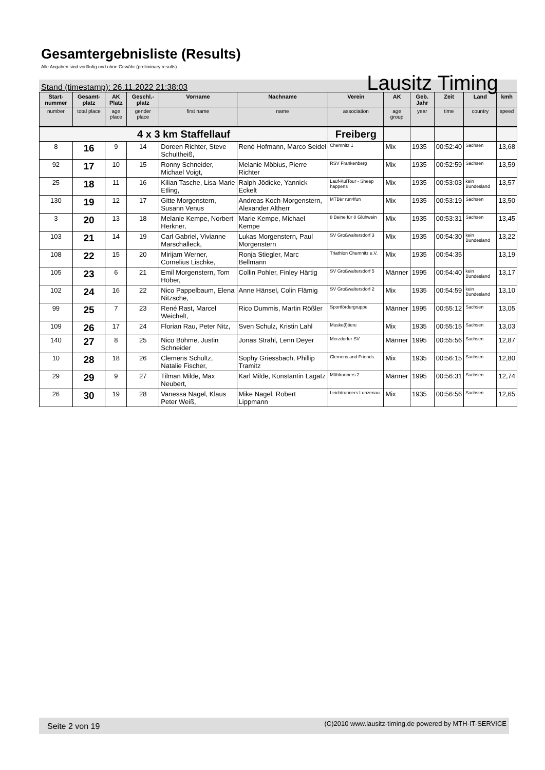Gesamtergebnisliste (Results)
Alle Angaben sind vorläufig und ohne Gewähr (preliminary results)
Stand (timestamp): 26.11.2022 21:38:03 Lausitz Timing
| Start-nummer | Gesamt-platz | AK Platz | Geschl.-platz | Vorname | Nachname | Verein | AK | Geb. Jahr | Zeit | Land | kmh |
| --- | --- | --- | --- | --- | --- | --- | --- | --- | --- | --- | --- |
| number | total place | age place | gender place | first name | name | association | age group | year | time | country | speed |
| 4 x 3 km Staffellauf | | | | | | Freiberg | | | | | |
| 8 | 16 | 9 | 14 | Doreen Richter, Steve Schultheiß, | René Hofmann, Marco Seidel | Chemnitz 1 | Mix | 1935 | 00:52:40 | Sachsen | 13,68 |
| 92 | 17 | 10 | 15 | Ronny Schneider, Michael Voigt, | Melanie Möbius, Pierre Richter | RSV Frankenberg | Mix | 1935 | 00:52:59 | Sachsen | 13,59 |
| 25 | 18 | 11 | 16 | Kilian Tasche, Lisa-Marie Etling, | Ralph Jödicke, Yannick Eckelt | Lauf-KulTour - Sheep happens | Mix | 1935 | 00:53:03 | kein Bundesland | 13,57 |
| 130 | 19 | 12 | 17 | Gitte Morgenstern, Susann Venus | Andreas Koch-Morgenstern, Alexander Altherr | MTBèr run4fun | Mix | 1935 | 00:53:19 | Sachsen | 13,50 |
| 3 | 20 | 13 | 18 | Melanie Kempe, Norbert Herkner, | Marie Kempe, Michael Kempe | 8 Beine für 8 Glühwein | Mix | 1935 | 00:53:31 | Sachsen | 13,45 |
| 103 | 21 | 14 | 19 | Carl Gabriel, Vivianne Marschalleck, | Lukas Morgenstern, Paul Morgenstern | SV Großwaltersdorf 3 | Mix | 1935 | 00:54:30 | kein Bundesland | 13,22 |
| 108 | 22 | 15 | 20 | Mirijam Werner, Cornelius Lischke, | Ronja Stiegler, Marc Bellmann | Triathlon Chemnitz e.V. | Mix | 1935 | 00:54:35 | | 13,19 |
| 105 | 23 | 6 | 21 | Emil Morgenstern, Tom Höber, | Collin Pohler, Finley Härtig | SV Großwaltersdorf 5 | Männer | 1995 | 00:54:40 | kein Bundesland | 13,17 |
| 102 | 24 | 16 | 22 | Nico Pappelbaum, Elena Nitzsche, | Anne Hänsel, Colin Flämig | SV Großwaltersdorf 2 | Mix | 1935 | 00:54:59 | kein Bundesland | 13,10 |
| 99 | 25 | 7 | 23 | René Rast, Marcel Weichelt, | Rico Dummis, Martin Rößler | Sportfördergruppe | Männer | 1995 | 00:55:12 | Sachsen | 13,05 |
| 109 | 26 | 17 | 24 | Florian Rau, Peter Nitz, | Sven Schulz, Kristin Lahl | Muske(l)tiere | Mix | 1935 | 00:55:15 | Sachsen | 13,03 |
| 140 | 27 | 8 | 25 | Nico Böhme, Justin Schneider | Jonas Strahl, Lenn Deyer | Merzdorfer SV | Männer | 1995 | 00:55:56 | Sachsen | 12,87 |
| 10 | 28 | 18 | 26 | Clemens Schultz, Natalie Fischer, | Sophy Griessbach, Phillip Tramitz | Clemens and Friends | Mix | 1935 | 00:56:15 | Sachsen | 12,80 |
| 29 | 29 | 9 | 27 | Tilman Milde, Max Neubert, | Karl Milde, Konstantin Lagatz | Mühlrunners 2 | Männer | 1995 | 00:56:31 | Sachsen | 12,74 |
| 26 | 30 | 19 | 28 | Vanessa Nagel, Klaus Peter Weiß, | Mike Nagel, Robert Lippmann | Leichtrunners Lunzenau | Mix | 1935 | 00:56:56 | Sachsen | 12,65 |
Seite 2 von 19 (C)2010 www.lausitz-timing.de powered by MTH-IT-SERVICE